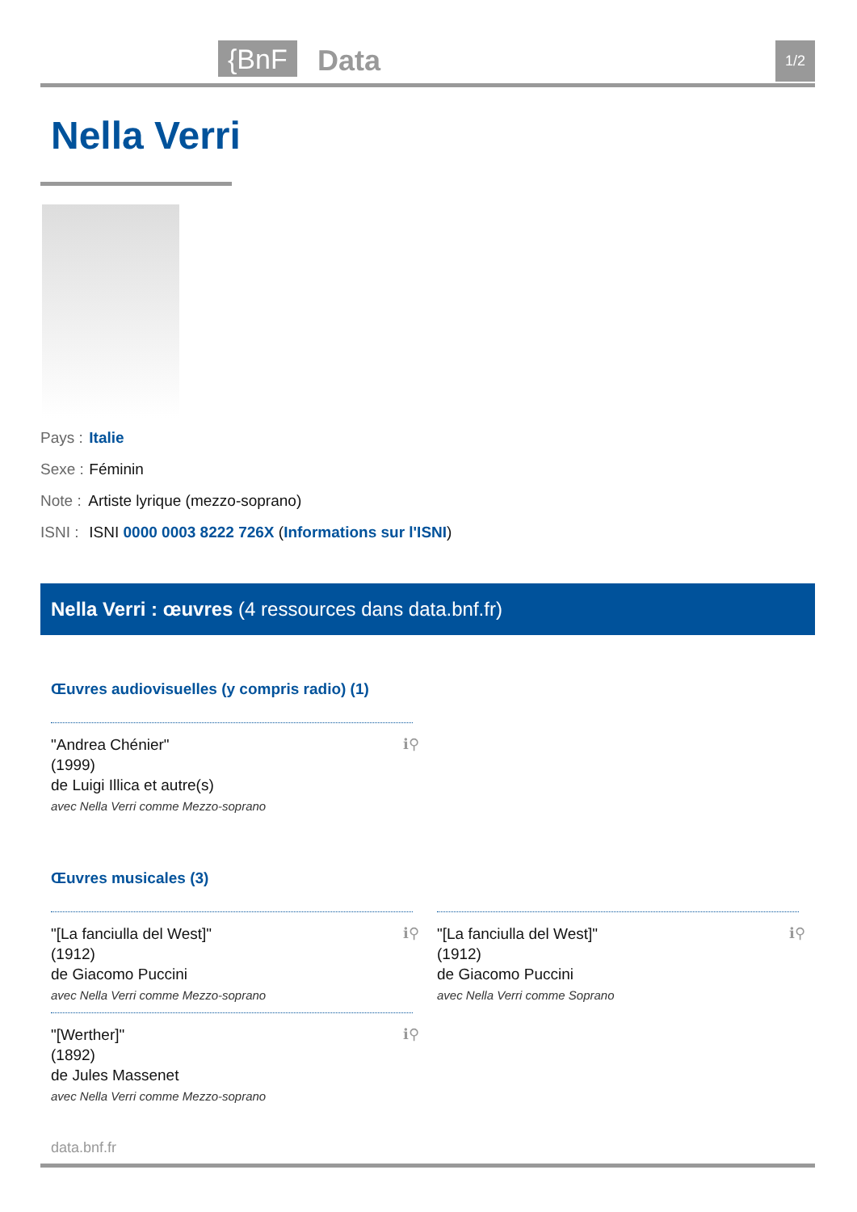{BnF Data 1/2
Nella Verri
Pays : Italie
Sexe : Féminin
Note : Artiste lyrique (mezzo-soprano)
ISNI : ISNI 0000 0003 8222 726X (Informations sur l'ISNI)
Nella Verri : œuvres (4 ressources dans data.bnf.fr)
Œuvres audiovisuelles (y compris radio) (1)
"Andrea Chénier"
(1999)
de Luigi Illica et autre(s)
avec Nella Verri comme Mezzo-soprano
ℹ⚲
Œuvres musicales (3)
"[La fanciulla del West]"
(1912)
de Giacomo Puccini
avec Nella Verri comme Mezzo-soprano
ℹ⚲
"[La fanciulla del West]"
(1912)
de Giacomo Puccini
avec Nella Verri comme Soprano
ℹ⚲
"[Werther]"
(1892)
de Jules Massenet
avec Nella Verri comme Mezzo-soprano
ℹ⚲
data.bnf.fr